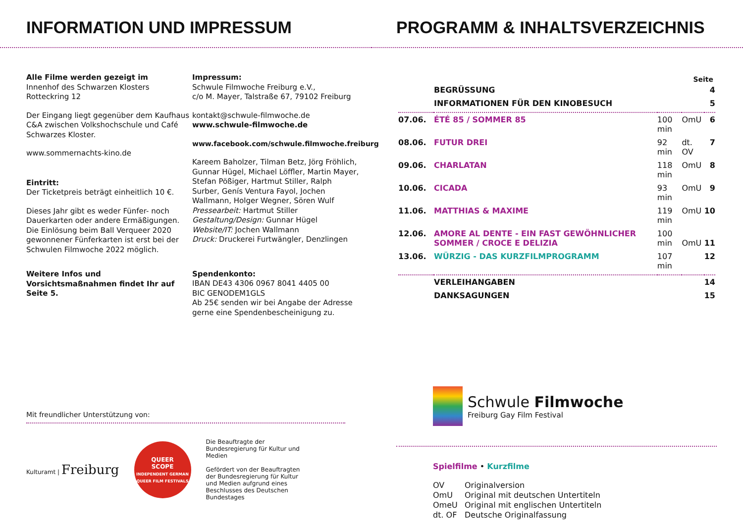INFORMATION UND IMPRESSUM
Alle Filme werden gezeigt im
Innenhof des Schwarzen Klosters
Rotteckring 12
Der Eingang liegt gegenüber dem Kaufhaus C&A zwischen Volkshochschule und Café Schwarzes Kloster.
www.sommernachts-kino.de
Eintritt:
Der Ticketpreis beträgt einheitlich 10 €.
Dieses Jahr gibt es weder Fünfer- noch Dauerkarten oder andere Ermäßigungen. Die Einlösung beim Ball Verqueer 2020 gewonnener Fünferkarten ist erst bei der Schwulen Filmwoche 2022 möglich.
Weitere Infos und Vorsichtsmaßnahmen findet Ihr auf Seite 5.
Impressum:
Schwule Filmwoche Freiburg e.V.,
c/o M. Mayer, Talstraße 67, 79102 Freiburg
kontakt@schwule-filmwoche.de
www.schwule-filmwoche.de
www.facebook.com/schwule.filmwoche.freiburg
Kareem Baholzer, Tilman Betz, Jörg Fröhlich, Gunnar Hügel, Michael Löffler, Martin Mayer, Stefan Pößiger, Hartmut Stiller, Ralph Surber, Genís Ventura Fayol, Jochen Wallmann, Holger Wegner, Sören Wulf
Pressearbeit: Hartmut Stiller
Gestaltung/Design: Gunnar Hügel
Website/IT: Jochen Wallmann
Druck: Druckerei Furtwängler, Denzlingen
Spendenkonto:
IBAN DE43 4306 0967 8041 4405 00
BIC GENODEM1GLS
Ab 25€ senden wir bei Angabe der Adresse gerne eine Spendenbescheinigung zu.
Mit freundlicher Unterstützung von:
Kulturamt | Freiburg
QUEER
SCOPE
INDEPENDENT GERMAN QUEER FILM FESTIVALS
Die Beauftragte der Bundesregierung für Kultur und Medien
Gefördert von der Beauftragten der Bundesregierung für Kultur und Medien aufgrund eines Beschlusses des Deutschen Bundestages
PROGRAMM & INHALTSVERZEICHNIS
Seite
| | BEGRÜSSUNG | | | 4 |
| | INFORMATIONEN FÜR DEN KINOBESUCH | | | 5 |
| 07.06. | ÉTÉ 85 / SOMMER 85 | 100 min | OmU | 6 |
| 08.06. | FUTUR DREI | 92 min | dt. OV | 7 |
| 09.06. | CHARLATAN | 118 min | OmU | 8 |
| 10.06. | CICADA | 93 min | OmU | 9 |
| 11.06. | MATTHIAS & MAXIME | 119 min | OmU | 10 |
| 12.06. | AMORE AL DENTE - EIN FAST GEWÖHNLICHER SOMMER / CROCE E DELIZIA | 100 min | OmU | 11 |
| 13.06. | WÜRZIG - DAS KURZFILMPROGRAMM | 107 min | | 12 |
| | VERLEIHANGABEN | | | 14 |
| | DANKSAGUNGEN | | | 15 |
Schwule Filmwoche
Freiburg Gay Film Festival
Spielfilme • Kurzfilme
| OV | Originalversion |
| OmU | Original mit deutschen Untertiteln |
| OmeU | Original mit englischen Untertiteln |
| dt. OF | Deutsche Originalfassung |